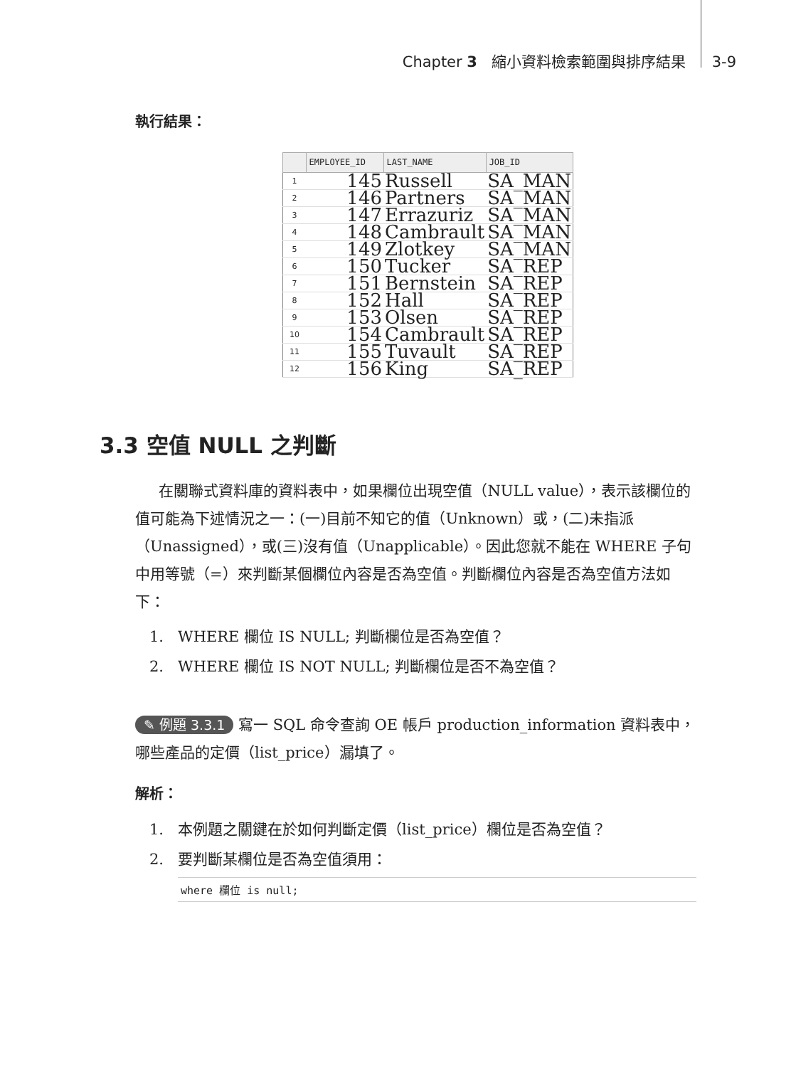Chapter 3 縮小資料檢索範圍與排序結果 3-9
執行結果：
| | EMPLOYEE_ID | LAST_NAME | JOB_ID |
| --- | --- | --- | --- |
| 1 | 145 | Russell | SA_MAN |
| 2 | 146 | Partners | SA_MAN |
| 3 | 147 | Errazuriz | SA_MAN |
| 4 | 148 | Cambrault | SA_MAN |
| 5 | 149 | Zlotkey | SA_MAN |
| 6 | 150 | Tucker | SA_REP |
| 7 | 151 | Bernstein | SA_REP |
| 8 | 152 | Hall | SA_REP |
| 9 | 153 | Olsen | SA_REP |
| 10 | 154 | Cambrault | SA_REP |
| 11 | 155 | Tuvault | SA_REP |
| 12 | 156 | King | SA_REP |
3.3 空值 NULL 之判斷
在關聯式資料庫的資料表中，如果欄位出現空值（NULL value），表示該欄位的值可能為下述情況之一：(一)目前不知它的值（Unknown）或，(二)未指派（Unassigned），或(三)沒有值（Unapplicable）。因此您就不能在 WHERE 子句中用等號（=）來判斷某個欄位內容是否為空值。判斷欄位內容是否為空值方法如下：
1. WHERE 欄位 IS NULL; 判斷欄位是否為空值？
2. WHERE 欄位 IS NOT NULL; 判斷欄位是否不為空值？
✎ 例題 3.3.1 寫一 SQL 命令查詢 OE 帳戶 production_information 資料表中，哪些產品的定價（list_price）漏填了。
解析：
1. 本例題之關鍵在於如何判斷定價（list_price）欄位是否為空值？
2. 要判斷某欄位是否為空值須用：
where 欄位 is null;